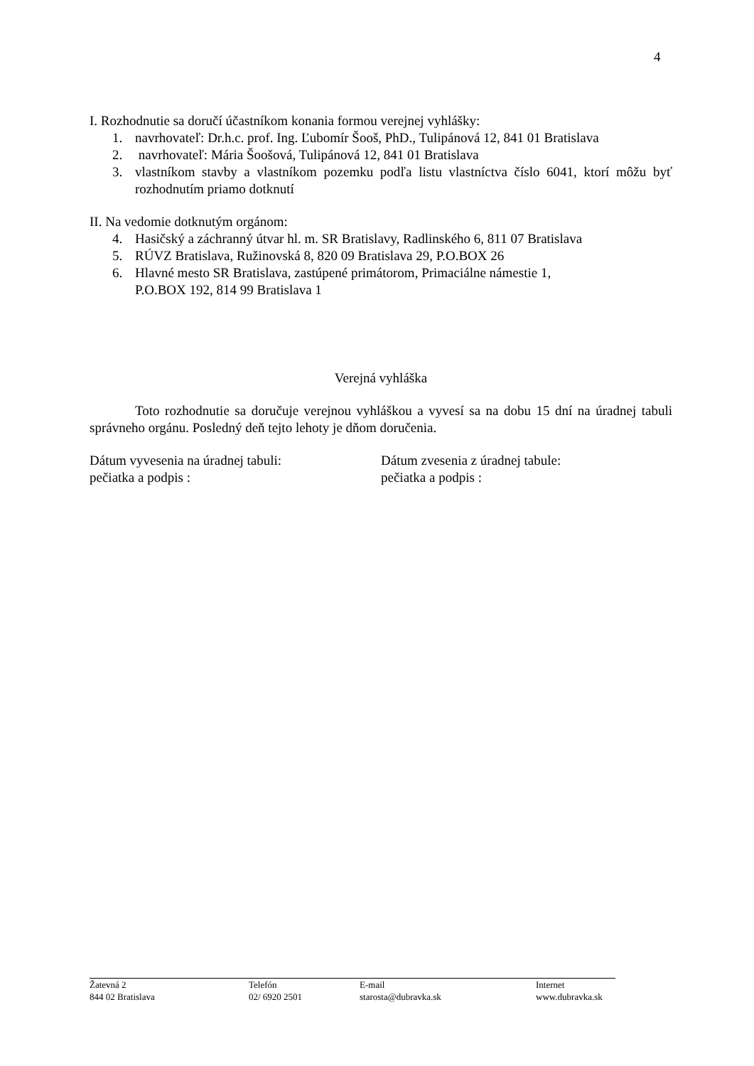4
I. Rozhodnutie sa doručí účastníkom konania formou verejnej vyhlášky:
1. navrhovateľ: Dr.h.c. prof. Ing. Ľubomír Šooš, PhD., Tulipánová 12, 841 01 Bratislava
2. navrhovateľ: Mária Šoošová, Tulipánová 12, 841 01 Bratislava
3. vlastníkom stavby a vlastníkom pozemku podľa listu vlastníctva číslo 6041, ktorí môžu byť rozhodnutím priamo dotknutí
II. Na vedomie dotknutým orgánom:
4. Hasičský a záchranný útvar hl. m. SR Bratislavy, Radlinského 6, 811 07 Bratislava
5. RÚVZ Bratislava, Ružinovská 8, 820 09 Bratislava 29, P.O.BOX 26
6. Hlavné mesto SR Bratislava, zastúpené primátorom, Primaciálne námestie 1,
P.O.BOX 192, 814 99 Bratislava 1
Verejná vyhláška
Toto rozhodnutie sa doručuje verejnou vyhláškou a vyvesí sa na dobu 15 dní na úradnej tabuli správneho orgánu. Posledný deň tejto lehoty je dňom doručenia.
Dátum vyvesenia na úradnej tabuli:
pečiatka a podpis :
Dátum zvesenia z úradnej tabule:
pečiatka a podpis :
Žatevná 2
844 02 Bratislava
Telefón
02/ 6920 2501
E-mail
starosta@dubravka.sk
Internet
www.dubravka.sk